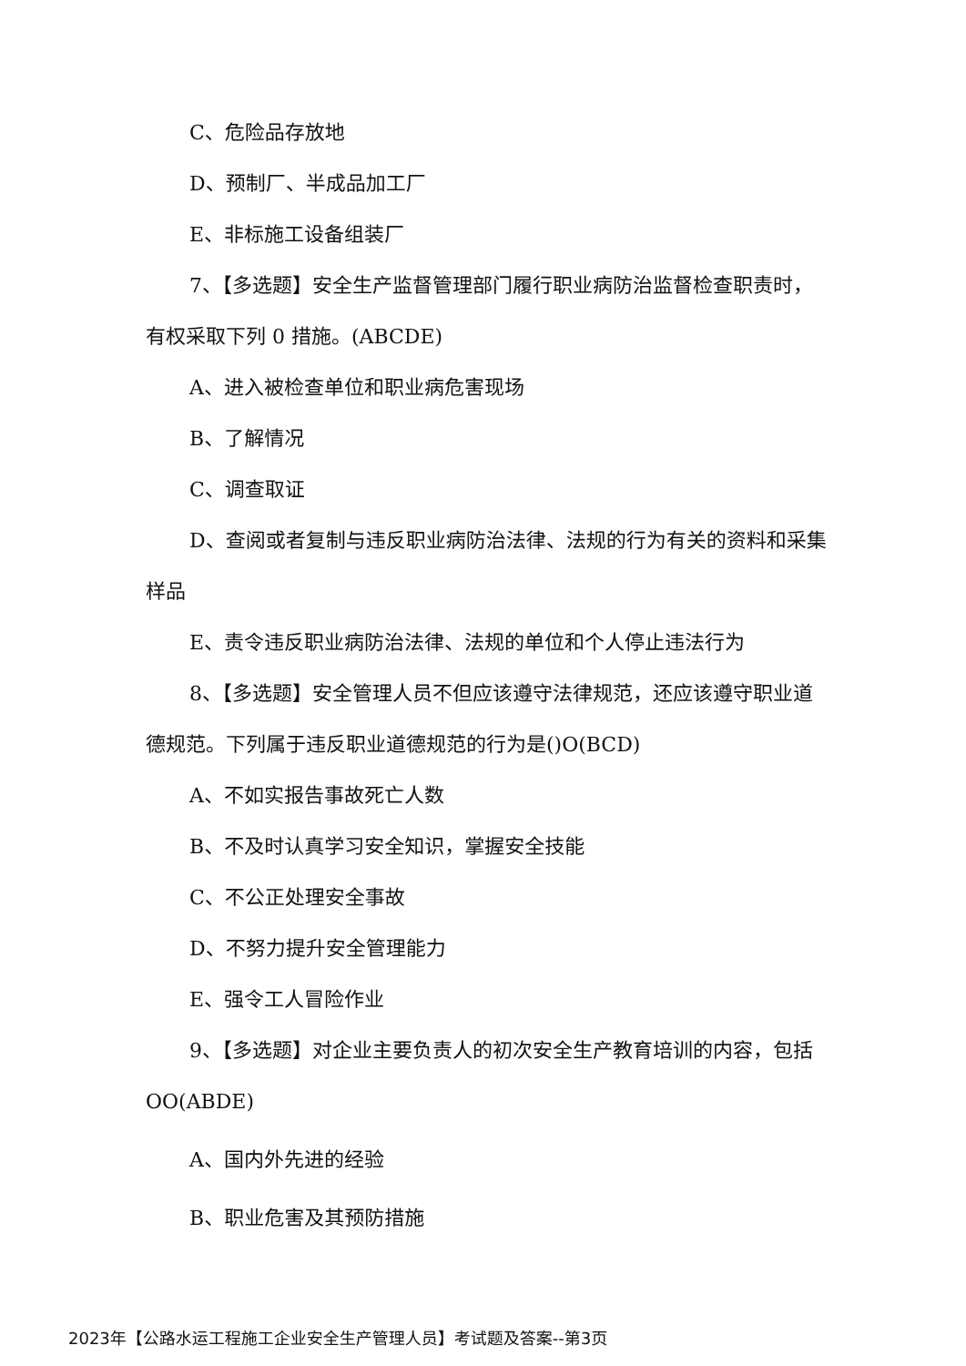C、危险品存放地
D、预制厂、半成品加工厂
E、非标施工设备组装厂
7、【多选题】安全生产监督管理部门履行职业病防治监督检查职责时，有权采取下列 0 措施。(ABCDE)
A、进入被检查单位和职业病危害现场
B、了解情况
C、调查取证
D、查阅或者复制与违反职业病防治法律、法规的行为有关的资料和采集样品
E、责令违反职业病防治法律、法规的单位和个人停止违法行为
8、【多选题】安全管理人员不但应该遵守法律规范，还应该遵守职业道德规范。下列属于违反职业道德规范的行为是()O(BCD)
A、不如实报告事故死亡人数
B、不及时认真学习安全知识，掌握安全技能
C、不公正处理安全事故
D、不努力提升安全管理能力
E、强令工人冒险作业
9、【多选题】对企业主要负责人的初次安全生产教育培训的内容，包括 OO(ABDE)
A、国内外先进的经验
B、职业危害及其预防措施
2023年【公路水运工程施工企业安全生产管理人员】考试题及答案--第3页